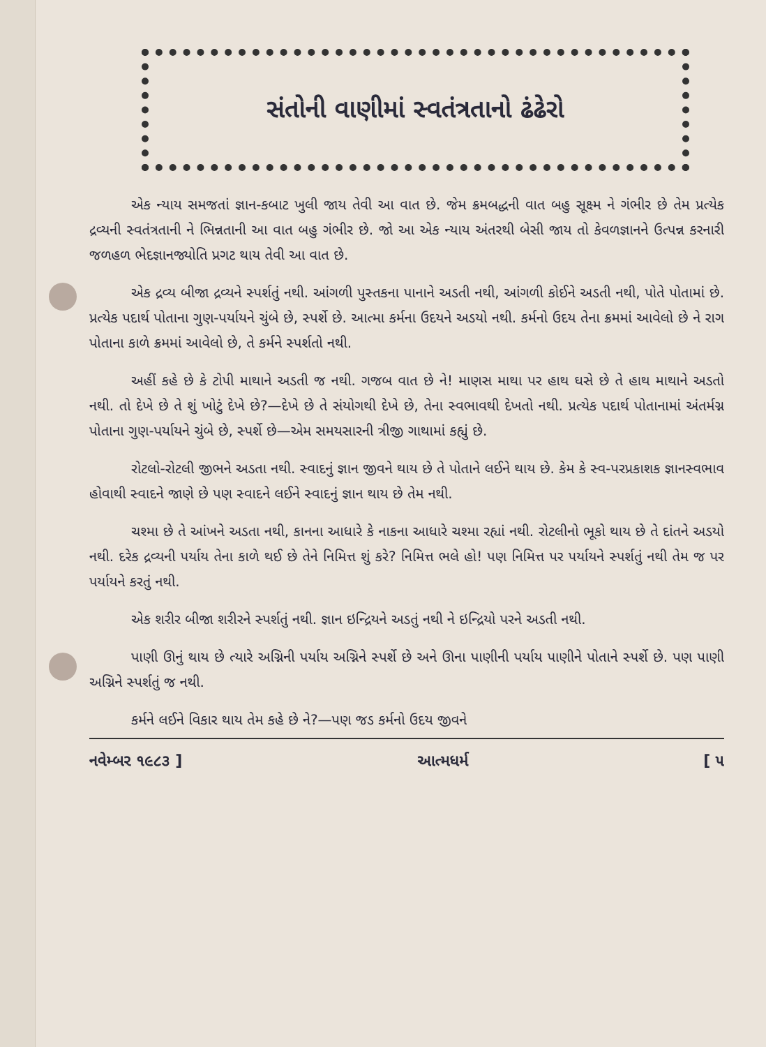સંતોની વાણીમાં સ્વતંત્રતાનો ઢંઢેરો
એક ન્યાય સમજતાં જ્ઞાન-કબાટ ખુલી જાય તેવી આ વાત છે. જેમ ક્રમબદ્ધની વાત બહુ સૂક્ષ્મ ને ગંભીર છે તેમ પ્રત્યેક દ્રવ્યની સ્વતંત્રતાની ને ભિન્નતાની આ વાત બહુ ગંભીર છે. જો આ એક ન્યાય અંતરથી બેસી જાય તો કેવળજ્ઞાનને ઉત્પન્ન કરનારી જળહળ ભેદજ્ઞાનજ્યોતિ પ્રગટ થાય તેવી આ વાત છે.
એક દ્રવ્ય બીજા દ્રવ્યને સ્પર્શતું નથી. આંગળી પુસ્તકના પાનાને અડતી નથી, આંગળી કોઈને અડતી નથી, પોતે પોતામાં છે. પ્રત્યેક પદાર્થ પોતાના ગુણ-પર્યાયને ચુંબે છે, સ્પર્શે છે. આત્મા કર્મના ઉદયને અડયો નથી. કર્મનો ઉદય તેના ક્રમમાં આવેલો છે ને રાગ પોતાના કાળે ક્રમમાં આવેલો છે, તે કર્મને સ્પર્શતો નથી.
અહીં કહે છે કે ટોપી માથાને અડતી જ નથી. ગજબ વાત છે ને! માણસ માથા પર હાથ ઘસે છે તે હાથ માથાને અડતો નથી. તો દેખે છે તે શું ખોટું દેખે છે?—દેખે છે તે સંયોગથી દેખે છે, તેના સ્વભાવથી દેખતો નથી. પ્રત્યેક પદાર્થ પોતાનામાં અંતર્મગ્ન પોતાના ગુણ-પર્યાયને ચુંબે છે, સ્પર્શે છે—એમ સમયસારની ત્રીજી ગાથામાં કહ્યું છે.
રોટલો-રોટલી જીભને અડતા નથી. સ્વાદનું જ્ઞાન જીવને થાય છે તે પોતાને લઈને થાય છે. કેમ કે સ્વ-પરપ્રકાશક જ્ઞાનસ્વભાવ હોવાથી સ્વાદને જાણે છે પણ સ્વાદને લઈને સ્વાદનું જ્ઞાન થાય છે તેમ નથી.
ચશ્મા છે તે આંખને અડતા નથી, કાનના આધારે કે નાકના આધારે ચશ્મા રહ્યાં નથી. રોટલીનો ભૂકો થાય છે તે દાંતને અડયો નથી. દરેક દ્રવ્યની પર્યાય તેના કાળે થઈ છે તેને નિમિત્ત શું કરે? નિમિત્ત ભલે હો! પણ નિમિત્ત પર પર્યાયને સ્પર્શતું નથી તેમ જ પર પર્યાયને કરતું નથી.
એક શરીર બીજા શરીરને સ્પર્શતું નથી. જ્ઞાન ઇન્દ્રિયને અડતું નથી ને ઇન્દ્રિયો પરને અડતી નથી.
પાણી ઊનું થાય છે ત્યારે અગ્નિની પર્યાય અગ્નિને સ્પર્શે છે અને ઊના પાણીની પર્યાય પાણીને પોતાને સ્પર્શે છે. પણ પાણી અગ્નિને સ્પર્શતું જ નથી.
કર્મને લઈને વિકાર થાય તેમ કહે છે ને?—પણ જડ કર્મનો ઉદય જીવને
નવેમ્બર ૧૯૮૩ ] આત્મધર્મ [ ૫